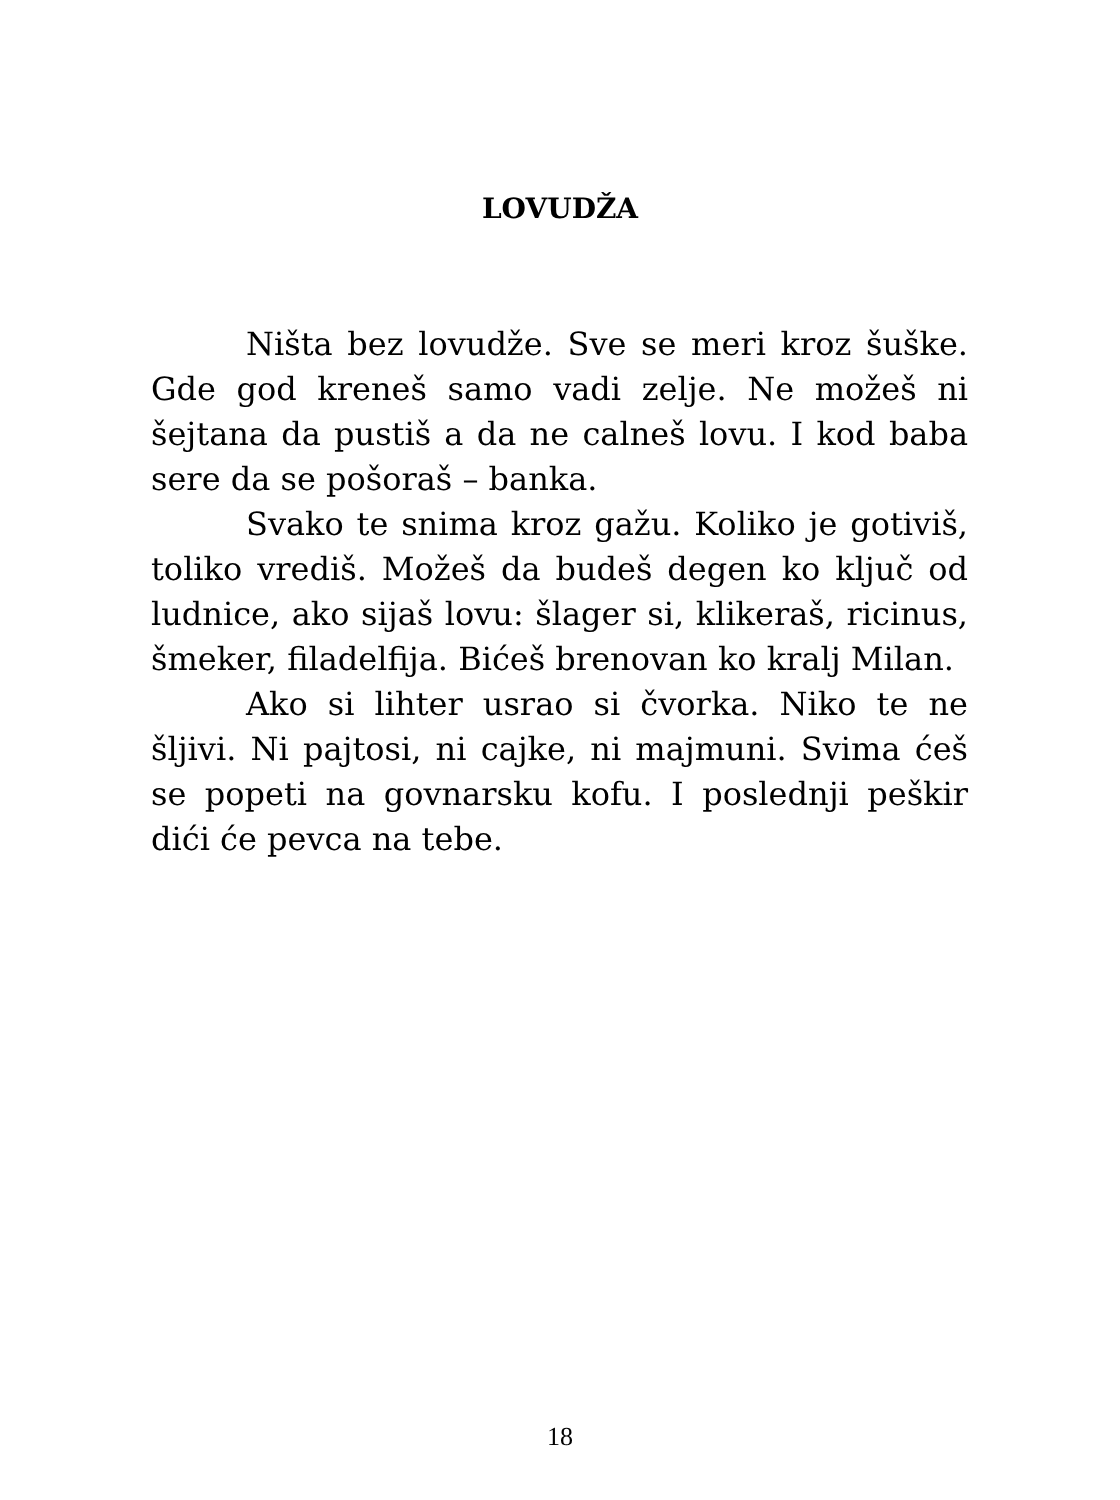LOVUDŽA
Ništa bez lovudže. Sve se meri kroz šuške. Gde god kreneš samo vadi zelje. Ne možeš ni šejtana da pustiš a da ne calneš lovu. I kod baba sere da se pošoraš – banka.
Svako te snima kroz gažu. Koliko je gotiviš, toliko vrediš. Možeš da budeš degen ko ključ od ludnice, ako sijaš lovu: šlager si, klikeraš, ricinus, šmeker, filadelfija. Bićeš brenovan ko kralj Milan.
Ako si lihter usrao si čvorka. Niko te ne šljivi. Ni pajtosi, ni cajke, ni majmuni. Svima ćeš se popeti na govnarsku kofu. I poslednji peškir dići će pevca na tebe.
18